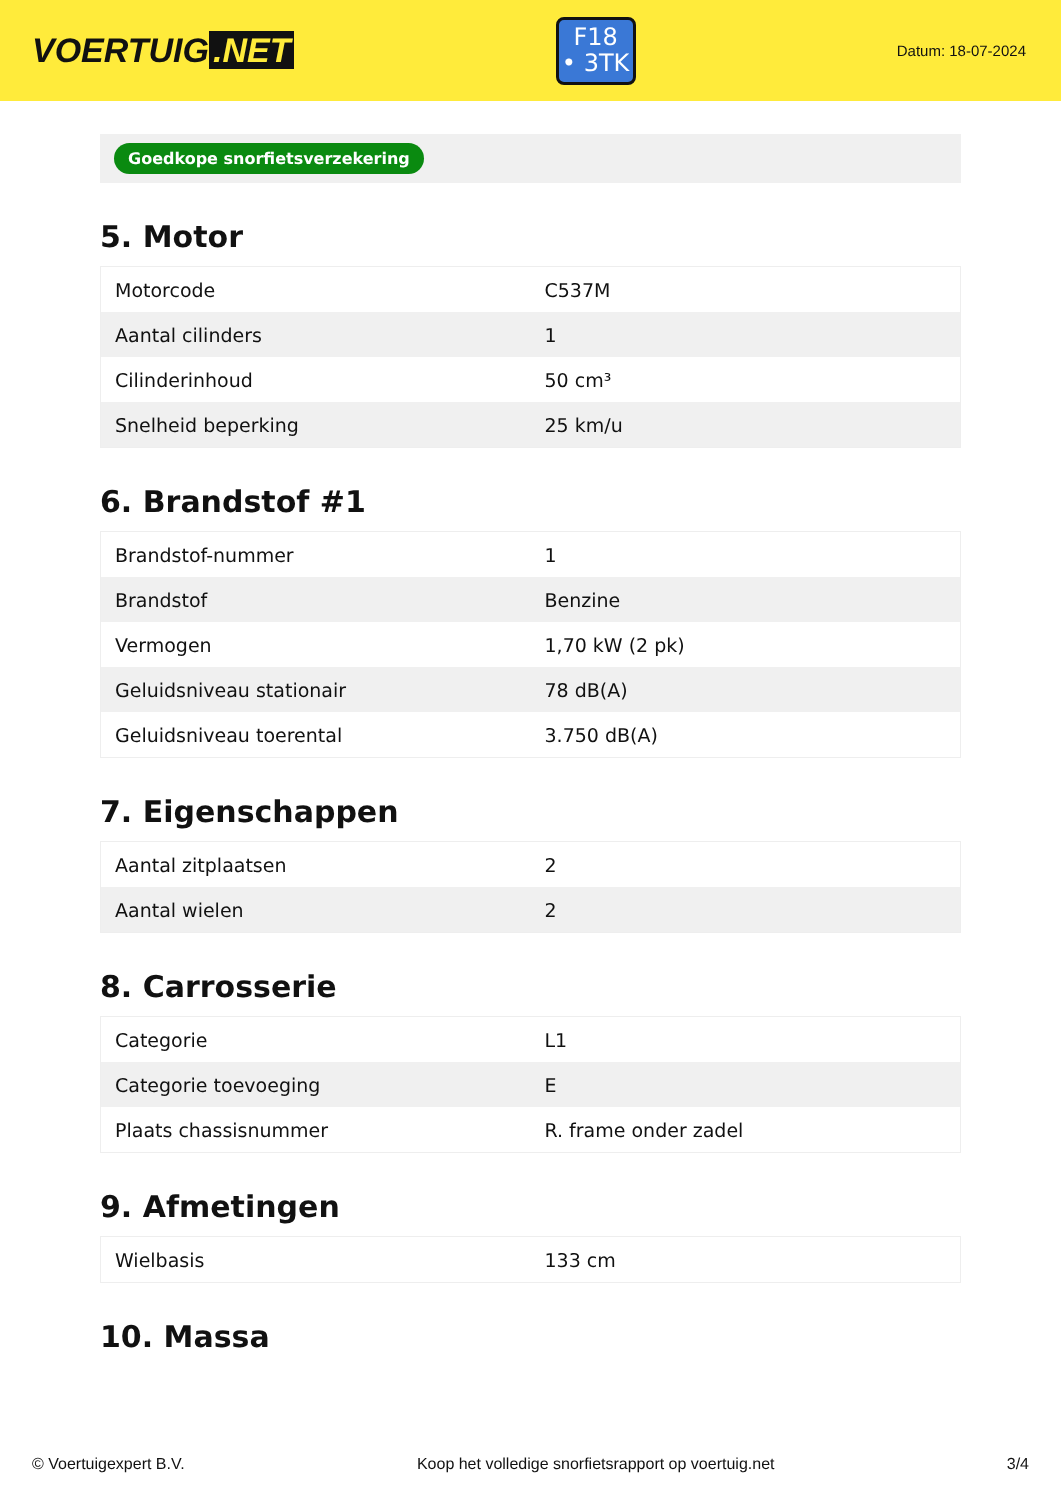VOERTUIG.NET
F18
• 3TK
Datum: 18-07-2024
Goedkope snorfietsverzekering
5. Motor
| Motorcode | C537M |
| Aantal cilinders | 1 |
| Cilinderinhoud | 50 cm³ |
| Snelheid beperking | 25 km/u |
6. Brandstof #1
| Brandstof-nummer | 1 |
| Brandstof | Benzine |
| Vermogen | 1,70 kW (2 pk) |
| Geluidsniveau stationair | 78 dB(A) |
| Geluidsniveau toerental | 3.750 dB(A) |
7. Eigenschappen
| Aantal zitplaatsen | 2 |
| Aantal wielen | 2 |
8. Carrosserie
| Categorie | L1 |
| Categorie toevoeging | E |
| Plaats chassisnummer | R. frame onder zadel |
9. Afmetingen
| Wielbasis | 133 cm |
10. Massa
© Voertuigexpert B.V. Koop het volledige snorfietsrapport op voertuig.net 3/4